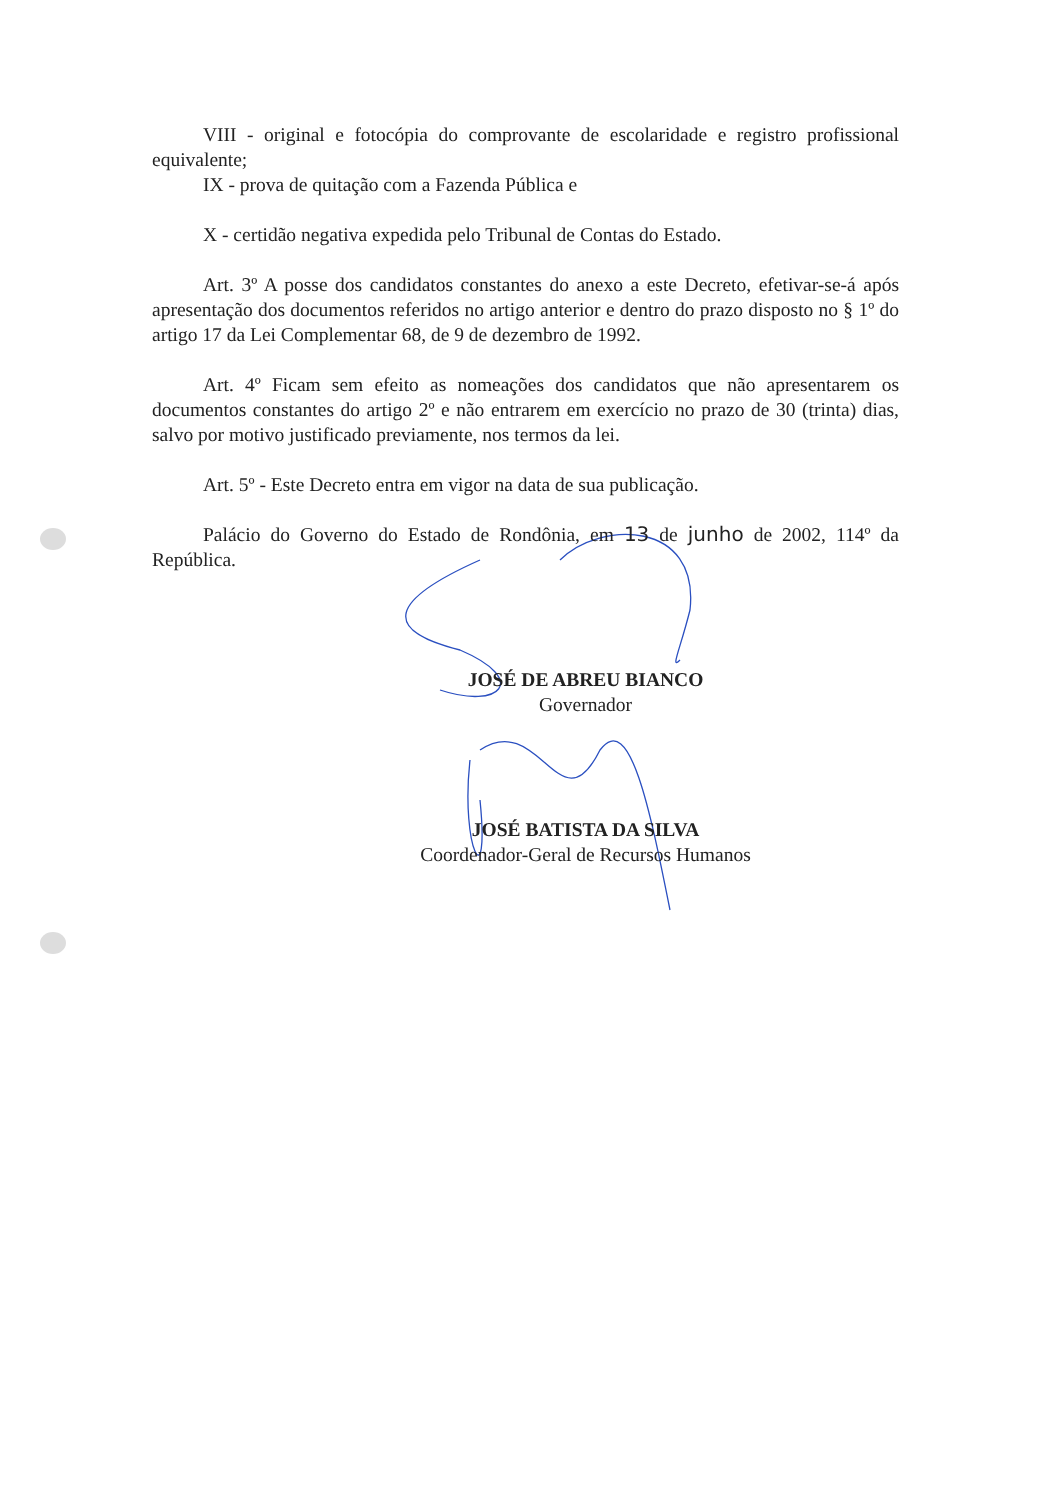VIII - original e fotocópia do comprovante de escolaridade e registro profissional equivalente;
IX - prova de quitação com a Fazenda Pública e
X - certidão negativa expedida pelo Tribunal de Contas do Estado.
Art. 3º A posse dos candidatos constantes do anexo a este Decreto, efetivar-se-á após apresentação dos documentos referidos no artigo anterior e dentro do prazo disposto no § 1º do artigo 17 da Lei Complementar 68, de 9 de dezembro de 1992.
Art. 4º Ficam sem efeito as nomeações dos candidatos que não apresentarem os documentos constantes do artigo 2º e não entrarem em exercício no prazo de 30 (trinta) dias, salvo por motivo justificado previamente, nos termos da lei.
Art. 5º - Este Decreto entra em vigor na data de sua publicação.
Palácio do Governo do Estado de Rondônia, em 13 de junho de 2002, 114º da República.
JOSÉ DE ABREU BIANCO
Governador
JOSÉ BATISTA DA SILVA
Coordenador-Geral de Recursos Humanos